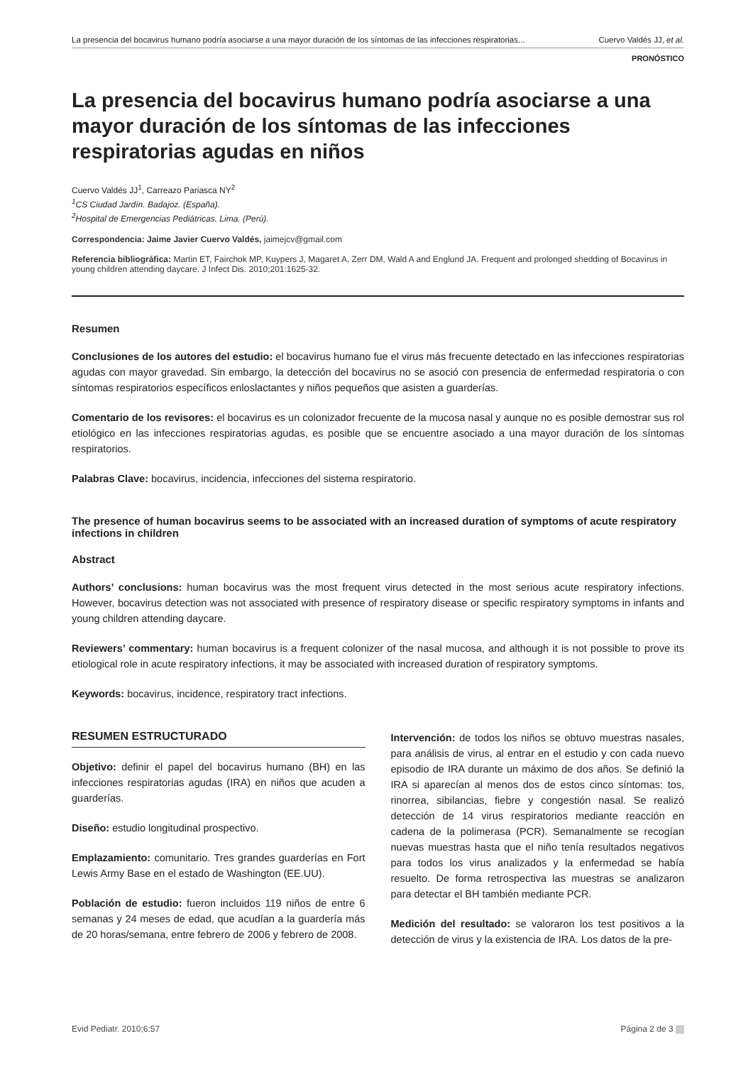La presencia del bocavirus humano podría asociarse a una mayor duración de los síntomas de las infecciones respiratorias... Cuervo Valdés JJ, et al.
PRONÓSTICO
La presencia del bocavirus humano podría asociarse a una mayor duración de los síntomas de las infecciones respiratorias agudas en niños
Cuervo Valdés JJ<sup>1</sup>, Carreazo Pariasca NY<sup>2</sup>
<sup>1</sup> CS Ciudad Jardín. Badajoz. (España).
<sup>2</sup> Hospital de Emergencias Pediátricas. Lima. (Perú).
Correspondencia: Jaime Javier Cuervo Valdés, jaimejcv@gmail.com
Referencia bibliográfica: Martin ET, Fairchok MP, Kuypers J, Magaret A, Zerr DM, Wald A and Englund JA. Frequent and prolonged shedding of Bocavirus in young children attending daycare. J Infect Dis. 2010;201:1625-32.
Resumen
Conclusiones de los autores del estudio: el bocavirus humano fue el virus más frecuente detectado en las infecciones respiratorias agudas con mayor gravedad. Sin embargo, la detección del bocavirus no se asoció con presencia de enfermedad respiratoria o con síntomas respiratorios específicos enloslactantes y niños pequeños que asisten a guarderías.
Comentario de los revisores: el bocavirus es un colonizador frecuente de la mucosa nasal y aunque no es posible demostrar sus rol etiológico en las infecciones respiratorias agudas, es posible que se encuentre asociado a una mayor duración de los síntomas respiratorios.
Palabras Clave: bocavirus, incidencia, infecciones del sistema respiratorio.
The presence of human bocavirus seems to be associated with an increased duration of symptoms of acute respiratory infections in children
Abstract
Authors’ conclusions: human bocavirus was the most frequent virus detected in the most serious acute respiratory infections. However, bocavirus detection was not associated with presence of respiratory disease or specific respiratory symptoms in infants and young children attending daycare.
Reviewers’ commentary: human bocavirus is a frequent colonizer of the nasal mucosa, and although it is not possible to prove its etiological role in acute respiratory infections, it may be associated with increased duration of respiratory symptoms.
Keywords: bocavirus, incidence, respiratory tract infections.
RESUMEN ESTRUCTURADO
Objetivo: definir el papel del bocavirus humano (BH) en las infecciones respiratorias agudas (IRA) en niños que acuden a guarderías.
Diseño: estudio longitudinal prospectivo.
Emplazamiento: comunitario. Tres grandes guarderías en Fort Lewis Army Base en el estado de Washington (EE.UU).
Población de estudio: fueron incluidos 119 niños de entre 6 semanas y 24 meses de edad, que acudían a la guardería más de 20 horas/semana, entre febrero de 2006 y febrero de 2008.
Intervención: de todos los niños se obtuvo muestras nasales, para análisis de virus, al entrar en el estudio y con cada nuevo episodio de IRA durante un máximo de dos años. Se definió la IRA si aparecían al menos dos de estos cinco síntomas: tos, rinorrea, sibilancias, fiebre y congestión nasal. Se realizó detección de 14 virus respiratorios mediante reacción en cadena de la polimerasa (PCR). Semanalmente se recogían nuevas muestras hasta que el niño tenía resultados negativos para todos los virus analizados y la enfermedad se había resuelto. De forma retrospectiva las muestras se analizaron para detectar el BH también mediante PCR.
Medición del resultado: se valoraron los test positivos a la detección de virus y la existencia de IRA. Los datos de la pre-
Evid Pediatr. 2010;6:57 Página 2 de 3